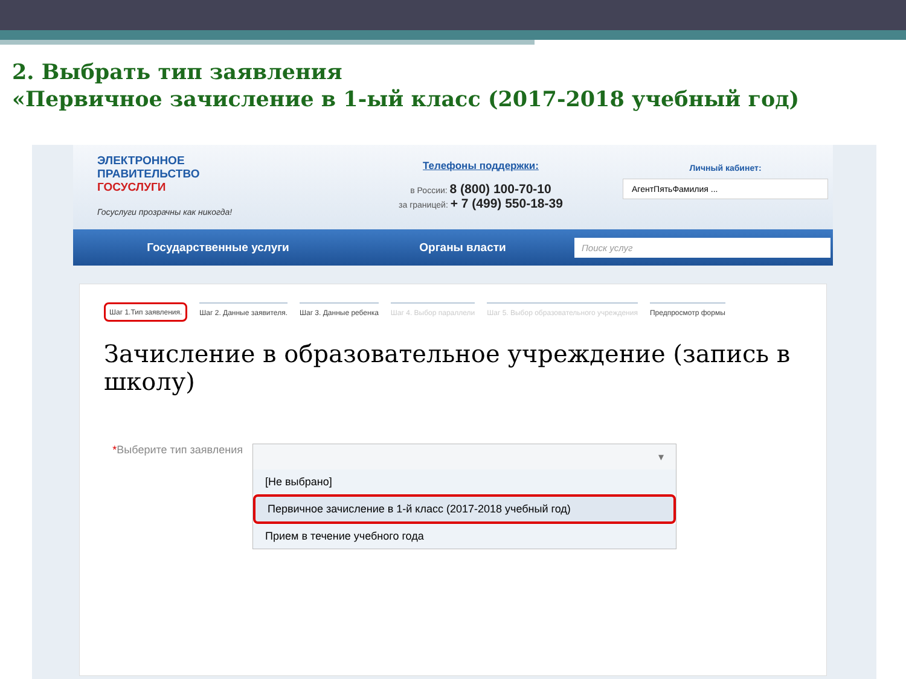2. Выбрать тип заявления
«Первичное зачисление в 1-ый класс (2017-2018 учебный год)
ЭЛЕКТРОННОЕ
ПРАВИТЕЛЬСТВО
ГОСУСЛУГИ
Госуслуги прозрачны как никогда!
Телефоны поддержки:
в России: 8 (800) 100-70-10
за границей: + 7 (499) 550-18-39
Личный кабинет:
АгентПятьФамилия ...
Государственные услуги Органы власти Поиск услуг
Шаг 1.Тип заявления. Шаг 2. Данные заявителя. Шаг 3. Данные ребенка Шаг 4. Выбор параллели Шаг 5. Выбор образовательного учреждения Предпросмотр формы
Зачисление в образовательное учреждение (запись в школу)
*Выберите тип заявления
▾
[Не выбрано]
Первичное зачисление в 1-й класс (2017-2018 учебный год)
Прием в течение учебного года